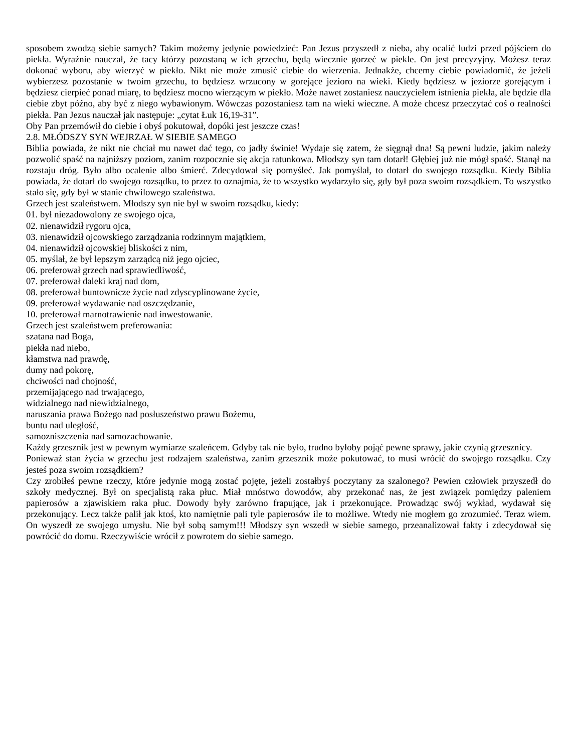sposobem zwodzą siebie samych? Takim możemy jedynie powiedzieć: Pan Jezus przyszedł z nieba, aby ocalić ludzi przed pójściem do piekła. Wyraźnie nauczał, że tacy którzy pozostaną w ich grzechu, będą wiecznie gorzeć w piekle. On jest precyzyjny. Możesz teraz dokonać wyboru, aby wierzyć w piekło. Nikt nie może zmusić ciebie do wierzenia. Jednakże, chcemy ciebie powiadomić, że jeżeli wybierzesz pozostanie w twoim grzechu, to będziesz wrzucony w gorejące jezioro na wieki. Kiedy będziesz w jeziorze gorejącym i będziesz cierpieć ponad miarę, to będziesz mocno wierzącym w piekło. Może nawet zostaniesz nauczycielem istnienia piekła, ale będzie dla ciebie zbyt późno, aby być z niego wybawionym. Wówczas pozostaniesz tam na wieki wieczne. A może chcesz przeczytać coś o realności piekła. Pan Jezus nauczał jak następuje: „cytat Łuk 16,19-31”.
Oby Pan przemówił do ciebie i obyś pokutował, dopóki jest jeszcze czas!
2.8. MŁÓDSZY SYN WEJRZAŁ W SIEBIE SAMEGO
Biblia powiada, że nikt nie chciał mu nawet dać tego, co jadły świnie! Wydaje się zatem, że sięgnął dna! Są pewni ludzie, jakim należy pozwolić spaść na najniższy poziom, zanim rozpocznie się akcja ratunkowa. Młodszy syn tam dotarł! Głębiej już nie mógł spaść. Stanął na rozstaju dróg. Było albo ocalenie albo śmierć. Zdecydował się pomyśleć. Jak pomyślał, to dotarł do swojego rozsądku. Kiedy Biblia powiada, że dotarł do swojego rozsądku, to przez to oznajmia, że to wszystko wydarzyło się, gdy był poza swoim rozsądkiem. To wszystko stało się, gdy był w stanie chwilowego szaleństwa.
Grzech jest szaleństwem. Młodszy syn nie był w swoim rozsądku, kiedy:
01. był niezadowolony ze swojego ojca,
02. nienawidził rygoru ojca,
03. nienawidził ojcowskiego zarządzania rodzinnym majątkiem,
04. nienawidził ojcowskiej bliskości z nim,
05. myślał, że był lepszym zarządcą niż jego ojciec,
06. preferował grzech nad sprawiedliwość,
07. preferował daleki kraj nad dom,
08. preferował buntownicze życie nad zdyscyplinowane życie,
09. preferował wydawanie nad oszczędzanie,
10. preferował marnotrawienie nad inwestowanie.
Grzech jest szaleństwem preferowania:
szatana nad Boga,
piekła nad niebo,
kłamstwa nad prawdę,
dumy nad pokorę,
chciwości nad chojność,
przemijającego nad trwającego,
widzialnego nad niewidzialnego,
naruszania prawa Bożego nad posłuszeństwo prawu Bożemu,
buntu nad uległość,
samozniszczenia nad samozachowanie.
Każdy grzesznik jest w pewnym wymiarze szaleńcem. Gdyby tak nie było, trudno byłoby pojąć pewne sprawy, jakie czynią grzesznicy.
Ponieważ stan życia w grzechu jest rodzajem szaleństwa, zanim grzesznik może pokutować, to musi wrócić do swojego rozsądku. Czy jesteś poza swoim rozsądkiem?
Czy zrobiłeś pewne rzeczy, które jedynie mogą zostać pojęte, jeżeli zostałbyś poczytany za szalonego? Pewien człowiek przyszedł do szkoły medycznej. Był on specjalistą raka płuc. Miał mnóstwo dowodów, aby przekonać nas, że jest związek pomiędzy paleniem papierosów a zjawiskiem raka płuc. Dowody były zarówno frapujące, jak i przekonujące. Prowadząc swój wykład, wydawał się przekonujący. Lecz także palił jak ktoś, kto namiętnie pali tyle papierosów ile to możliwe. Wtedy nie mogłem go zrozumieć. Teraz wiem. On wyszedł ze swojego umysłu. Nie był sobą samym!!! Młodszy syn wszedł w siebie samego, przeanalizował fakty i zdecydował się powrócić do domu. Rzeczywiście wrócił z powrotem do siebie samego.